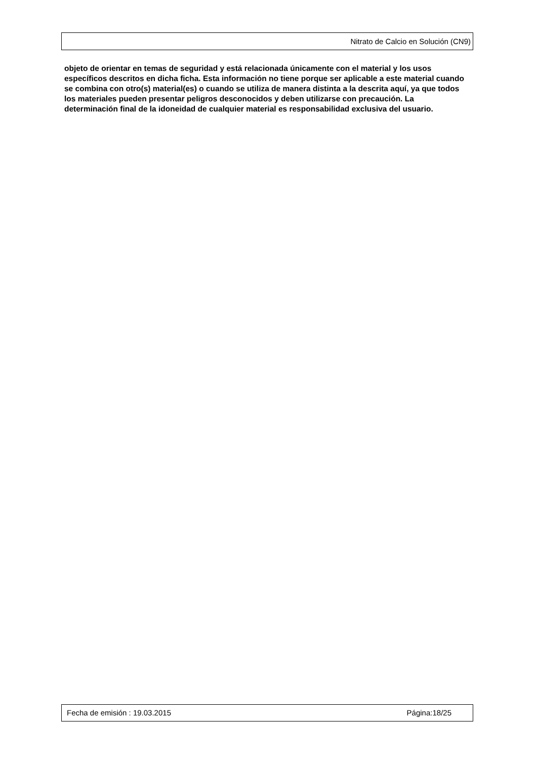Nitrato de Calcio en Solución (CN9)
objeto de orientar en temas de seguridad y está relacionada únicamente con el material y los usos específicos descritos en dicha ficha. Esta información no tiene porque ser aplicable a este material cuando se combina con otro(s) material(es) o cuando se utiliza de manera distinta a la descrita aquí, ya que todos los materiales pueden presentar peligros desconocidos y deben utilizarse con precaución. La determinación final de la idoneidad de cualquier material es responsabilidad exclusiva del usuario.
Fecha de emisión : 19.03.2015 Página:18/25